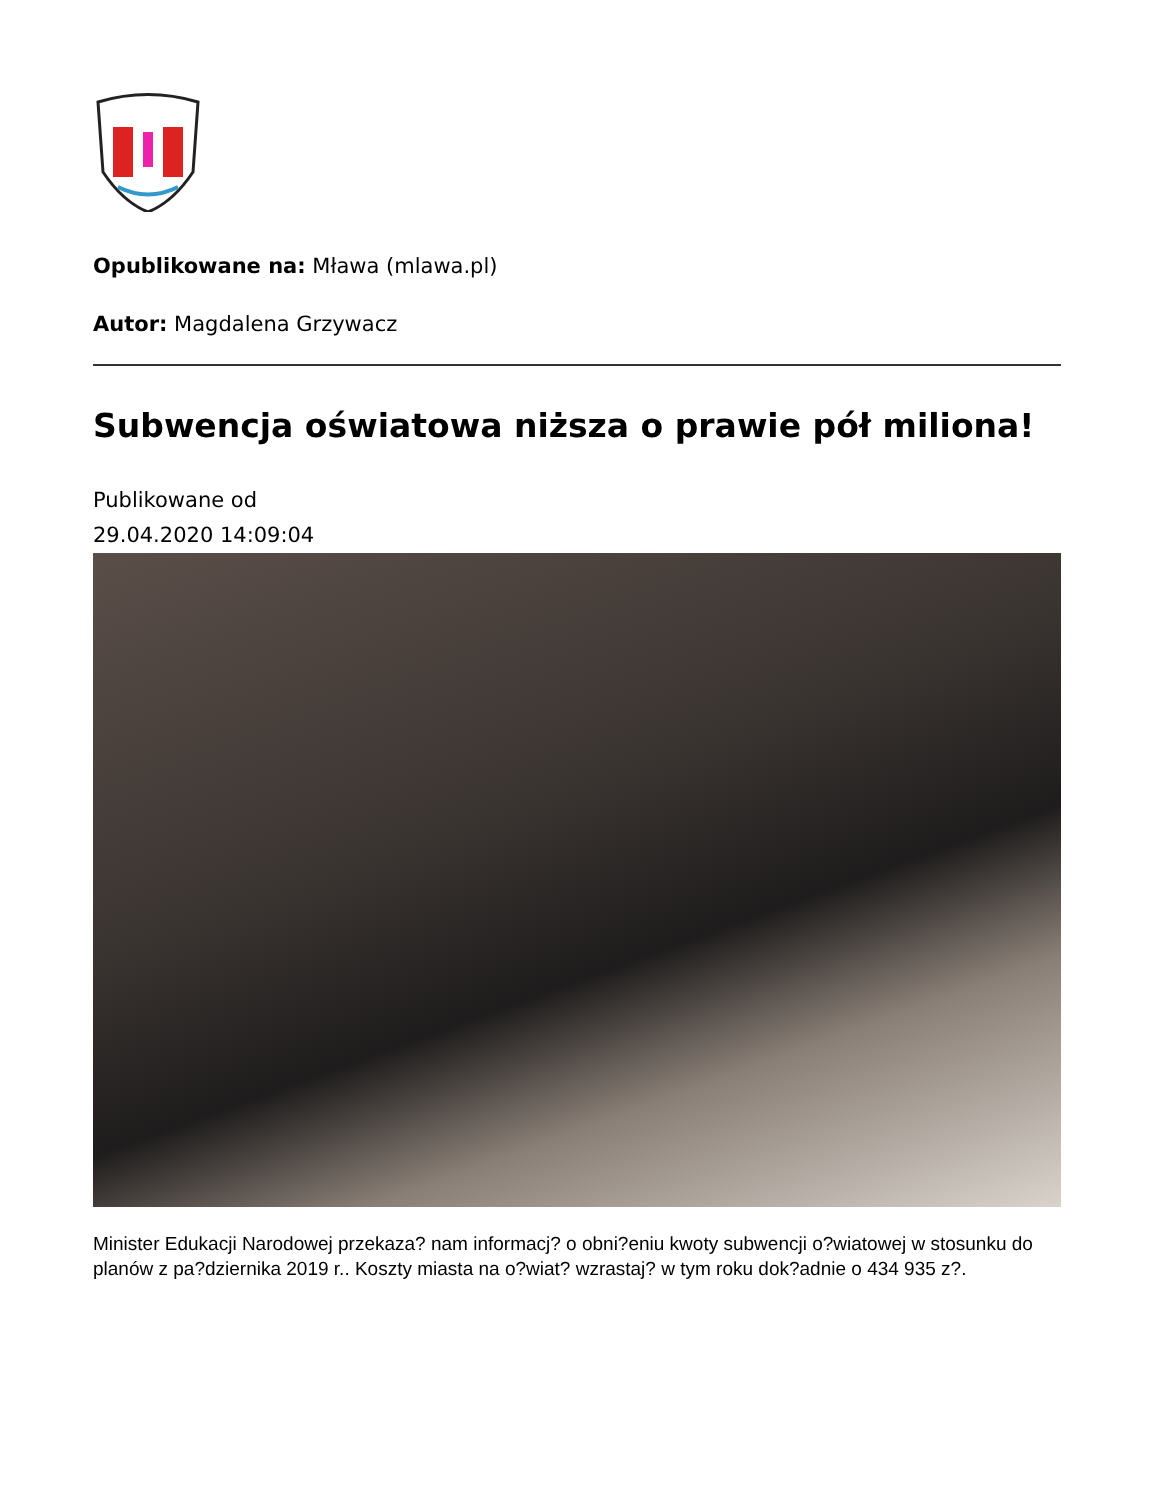Opublikowane na: Mława (mlawa.pl)
Autor: Magdalena Grzywacz
Subwencja oświatowa niższa o prawie pół miliona!
Publikowane od
29.04.2020 14:09:04
Minister Edukacji Narodowej przekaza? nam informacj? o obni?eniu kwoty subwencji o?wiatowej w stosunku do planów z pa?dziernika 2019 r.. Koszty miasta na o?wiat? wzrastaj? w tym roku dok?adnie o 434 935 z?.